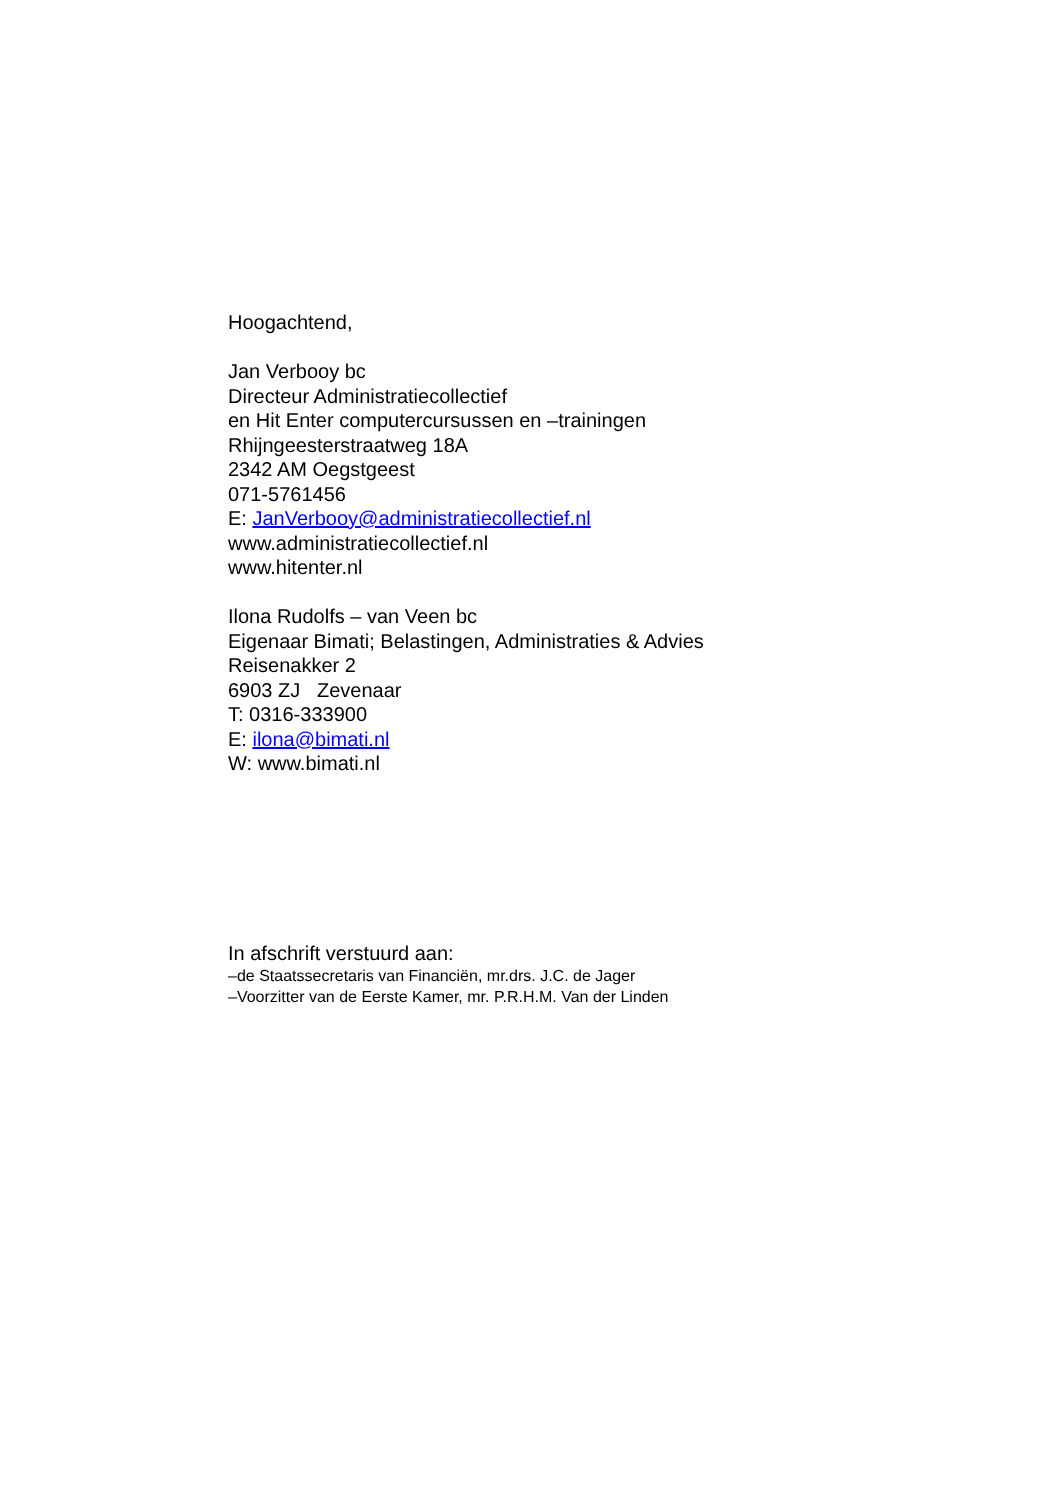Hoogachtend,
Jan Verbooy bc
Directeur Administratiecollectief
en Hit Enter computercursussen en –trainingen
Rhijngeesterstraatweg 18A
2342 AM Oegstgeest
071-5761456
E: JanVerbooy@administratiecollectief.nl
www.administratiecollectief.nl
www.hitenter.nl
Ilona Rudolfs – van Veen bc
Eigenaar Bimati; Belastingen, Administraties & Advies
Reisenakker 2
6903 ZJ Zevenaar
T: 0316-333900
E: ilona@bimati.nl
W: www.bimati.nl
In afschrift verstuurd aan:
–de Staatssecretaris van Financiën, mr.drs. J.C. de Jager
–Voorzitter van de Eerste Kamer, mr. P.R.H.M. Van der Linden